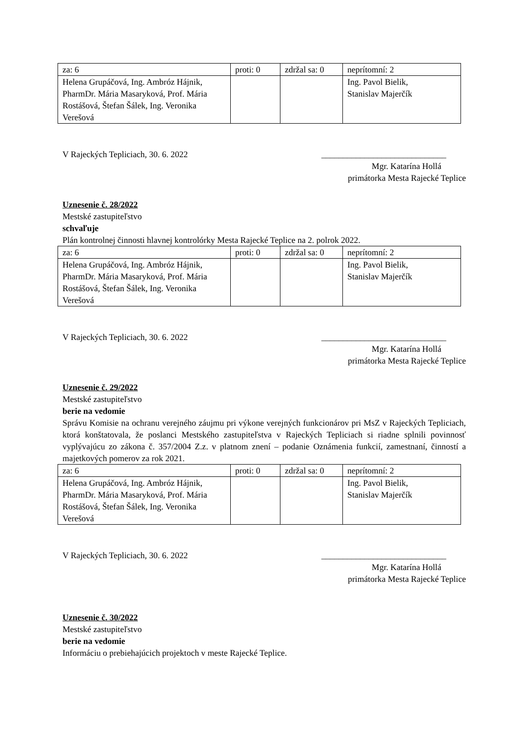| za: 6 | proti: 0 | zdržal sa: 0 | neprítomní: 2 |
| Helena Grupáčová, Ing. Ambróz Hájnik, PharmDr. Mária Masaryková, Prof. Mária Rostášová, Štefan Šálek, Ing. Veronika Verešová | | | Ing. Pavol Bielik, Stanislav Majerčík |
V Rajeckých Tepliciach, 30. 6. 2022 _____________________________
Mgr. Katarína Hollá
primátorka Mesta Rajecké Teplice
Uznesenie č. 28/2022
Mestské zastupiteľstvo
schvaľuje
Plán kontrolnej činnosti hlavnej kontrolórky Mesta Rajecké Teplice na 2. polrok 2022.
| za: 6 | proti: 0 | zdržal sa: 0 | neprítomní: 2 |
| Helena Grupáčová, Ing. Ambróz Hájnik, PharmDr. Mária Masaryková, Prof. Mária Rostášová, Štefan Šálek, Ing. Veronika Verešová | | | Ing. Pavol Bielik, Stanislav Majerčík |
V Rajeckých Tepliciach, 30. 6. 2022 _____________________________
Mgr. Katarína Hollá
primátorka Mesta Rajecké Teplice
Uznesenie č. 29/2022
Mestské zastupiteľstvo
berie na vedomie
Správu Komisie na ochranu verejného záujmu pri výkone verejných funkcionárov pri MsZ v Rajeckých Tepliciach, ktorá konštatovala, že poslanci Mestského zastupiteľstva v Rajeckých Tepliciach si riadne splnili povinnosť vyplývajúcu zo zákona č. 357/2004 Z.z. v platnom znení – podanie Oznámenia funkcií, zamestnaní, činností a majetkových pomerov za rok 2021.
| za: 6 | proti: 0 | zdržal sa: 0 | neprítomní: 2 |
| Helena Grupáčová, Ing. Ambróz Hájnik, PharmDr. Mária Masaryková, Prof. Mária Rostášová, Štefan Šálek, Ing. Veronika Verešová | | | Ing. Pavol Bielik, Stanislav Majerčík |
V Rajeckých Tepliciach, 30. 6. 2022 _____________________________
Mgr. Katarína Hollá
primátorka Mesta Rajecké Teplice
Uznesenie č. 30/2022
Mestské zastupiteľstvo
berie na vedomie
Informáciu o prebiehajúcich projektoch v meste Rajecké Teplice.